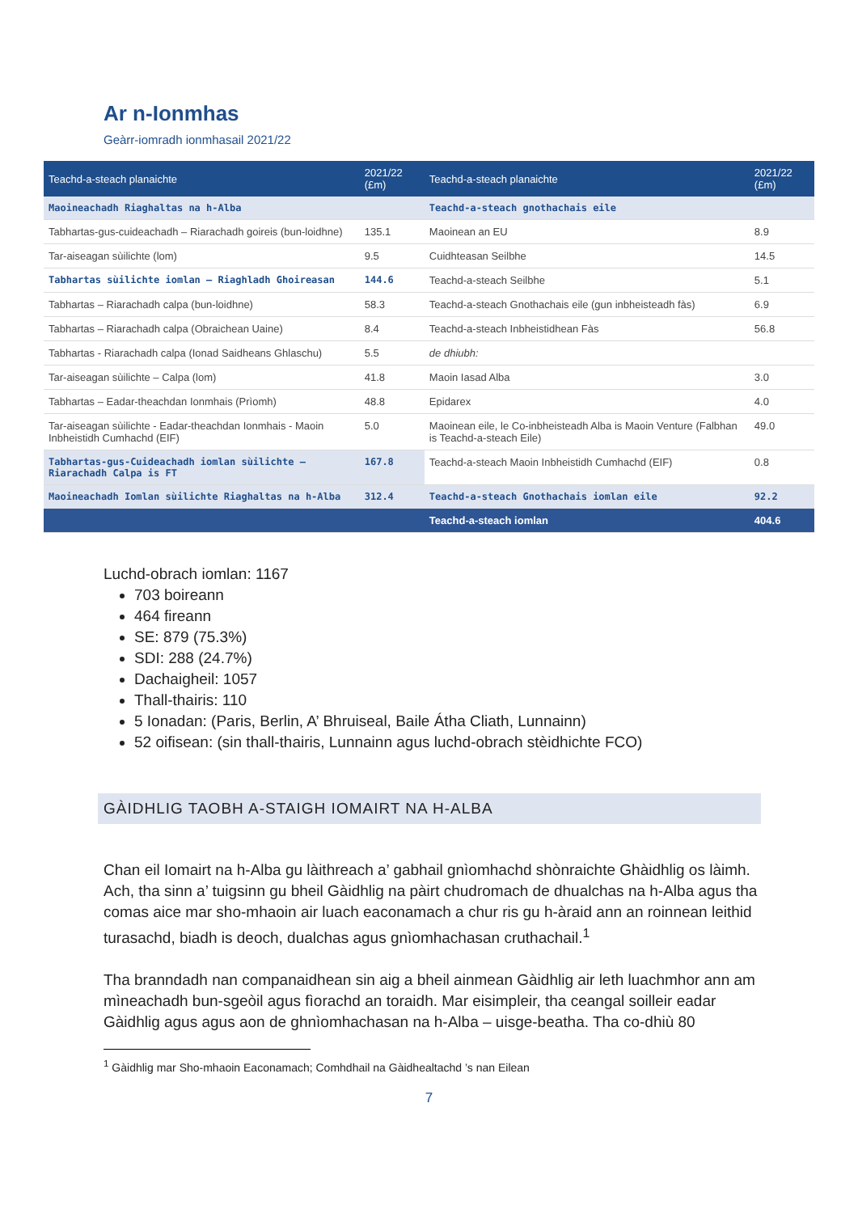Ar n-Ionmhas
Geàrr-iomradh ionmhasail 2021/22
| Teachd-a-steach planaichte | 2021/22 (£m) | Teachd-a-steach planaichte | 2021/22 (£m) |
| --- | --- | --- | --- |
| Maoineachadh Riaghaltas na h-Alba | | Teachd-a-steach gnothachais eile | |
| Tabhartas-gus-cuideachadh – Riarachadh goireis (bun-loidhne) | 135.1 | Maoinean an EU | 8.9 |
| Tar-aiseagan sùilichte (lom) | 9.5 | Cuidhteasan Seilbhe | 14.5 |
| Tabhartas sùilichte iomlan – Riaghladh Ghoireasan | 144.6 | Teachd-a-steach Seilbhe | 5.1 |
| Tabhartas – Riarachadh calpa (bun-loidhne) | 58.3 | Teachd-a-steach Gnothachais eile (gun inbheisteadh fàs) | 6.9 |
| Tabhartas – Riarachadh calpa (Obraichean Uaine) | 8.4 | Teachd-a-steach Inbheistidhean Fàs | 56.8 |
| Tabhartas - Riarachadh calpa (Ionad Saidheans Ghlaschu) | 5.5 | de dhiubh: | |
| Tar-aiseagan sùilichte – Calpa (lom) | 41.8 | Maoin Iasad Alba | 3.0 |
| Tabhartas – Eadar-theachdan Ionmhais (Prìomh) | 48.8 | Epidarex | 4.0 |
| Tar-aiseagan sùilichte - Eadar-theachdan Ionmhais - Maoin Inbheistidh Cumhachd (EIF) | 5.0 | Maoinean eile, le Co-inbheisteadh Alba is Maoin Venture (Falbhan is Teachd-a-steach Eile) | 49.0 |
| Tabhartas-gus-Cuideachadh iomlan sùilichte – Riarachadh Calpa is FT | 167.8 | Teachd-a-steach Maoin Inbheistidh Cumhachd (EIF) | 0.8 |
| Maoineachadh Iomlan sùilichte Riaghaltas na h-Alba | 312.4 | Teachd-a-steach Gnothachais iomlan eile | 92.2 |
| | | Teachd-a-steach iomlan | 404.6 |
Luchd-obrach iomlan: 1167
703 boireann
464 fireann
SE: 879 (75.3%)
SDI: 288 (24.7%)
Dachaigheil: 1057
Thall-thairis: 110
5 Ionadan: (Paris, Berlin, A’ Bhruiseal, Baile Átha Cliath, Lunnainn)
52 oifisean: (sin thall-thairis, Lunnainn agus luchd-obrach stèidhichte FCO)
GÀIDHLIG TAOBH A-STAIGH IOMAIRT NA H-ALBA
Chan eil Iomairt na h-Alba gu làithreach a’ gabhail gnìomhachd shònraichte Ghàidhlig os làimh. Ach, tha sinn a’ tuigsinn gu bheil Gàidhlig na pàirt chudromach de dhualchas na h-Alba agus tha comas aice mar sho-mhaoin air luach eaconamach a chur ris gu h-àraid ann an roinnean leithid turasachd, biadh is deoch, dualchas agus gnìomhachasan cruthachail.<sup>1</sup>
Tha branndadh nan companaidhean sin aig a bheil ainmean Gàidhlig air leth luachmhor ann am mìneachadh bun-sgeòil agus fìorachd an toraidh. Mar eisimpleir, tha ceangal soilleir eadar Gàidhlig agus agus aon de ghnìomhachasan na h-Alba – uisge-beatha. Tha co-dhiù 80
<sup>1</sup> Gàidhlig mar Sho-mhaoin Eaconamach; Comhdhail na Gàidhealtachd ’s nan Eilean
7